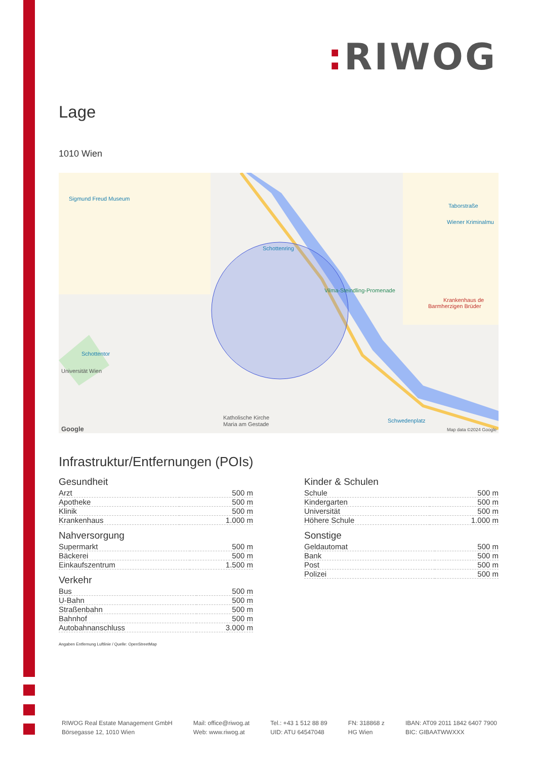: RIWOG
Lage
1010 Wien
Sigmund Freud Museum
Schottenring
Vilma-Steindling-Promenade
Schottentor
Universität Wien
Katholische Kirche
Maria am Gestade
Taborstraße
Wiener Kriminalmu
Krankenhaus de
Barmherzigen Brüder
Schwedenplatz
Map data ©2024 Google
Google
Infrastruktur/Entfernungen (POIs)
Gesundheit
| Arzt | 500 m |
| Apotheke | 500 m |
| Klinik | 500 m |
| Krankenhaus | 1.000 m |
Nahversorgung
| Supermarkt | 500 m |
| Bäckerei | 500 m |
| Einkaufszentrum | 1.500 m |
Verkehr
| Bus | 500 m |
| U-Bahn | 500 m |
| Straßenbahn | 500 m |
| Bahnhof | 500 m |
| Autobahnanschluss | 3.000 m |
Kinder & Schulen
| Schule | 500 m |
| Kindergarten | 500 m |
| Universität | 500 m |
| Höhere Schule | 1.000 m |
Sonstige
| Geldautomat | 500 m |
| Bank | 500 m |
| Post | 500 m |
| Polizei | 500 m |
Angaben Entfernung Luftlinie / Quelle: OpenStreetMap
RIWOG Real Estate Management GmbH
Börsegasse 12, 1010 Wien
Mail: office@riwog.at
Web: www.riwog.at
Tel.: +43 1 512 88 89
UID: ATU 64547048
FN: 318868 z
HG Wien
IBAN: AT09 2011 1842 6407 7900
BIC: GIBAATWWXXX